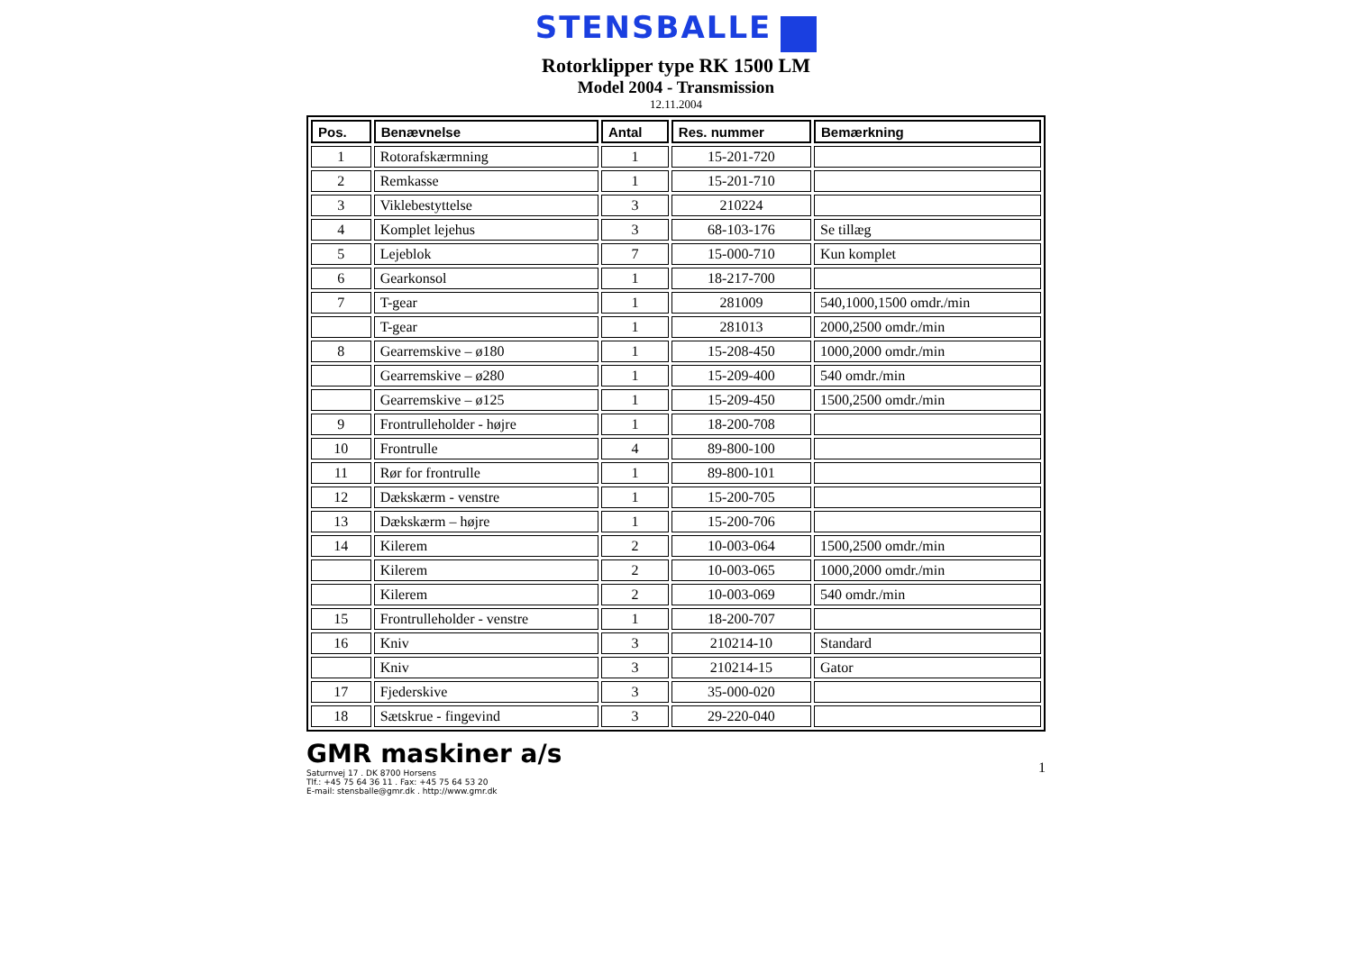STENSBALLE
Rotorklipper type RK 1500 LM
Model 2004 - Transmission
12.11.2004
| Pos. | Benævnelse | Antal | Res. nummer | Bemærkning |
| --- | --- | --- | --- | --- |
| 1 | Rotorafskærmning | 1 | 15-201-720 | |
| 2 | Remkasse | 1 | 15-201-710 | |
| 3 | Viklebestyttelse | 3 | 210224 | |
| 4 | Komplet lejehus | 3 | 68-103-176 | Se tillæg |
| 5 | Lejeblok | 7 | 15-000-710 | Kun komplet |
| 6 | Gearkonsol | 1 | 18-217-700 | |
| 7 | T-gear | 1 | 281009 | 540,1000,1500 omdr./min |
| | T-gear | 1 | 281013 | 2000,2500 omdr./min |
| 8 | Gearremskive – ø180 | 1 | 15-208-450 | 1000,2000 omdr./min |
| | Gearremskive – ø280 | 1 | 15-209-400 | 540 omdr./min |
| | Gearremskive – ø125 | 1 | 15-209-450 | 1500,2500 omdr./min |
| 9 | Frontrulleholder - højre | 1 | 18-200-708 | |
| 10 | Frontrulle | 4 | 89-800-100 | |
| 11 | Rør for frontrulle | 1 | 89-800-101 | |
| 12 | Dækskærm - venstre | 1 | 15-200-705 | |
| 13 | Dækskærm – højre | 1 | 15-200-706 | |
| 14 | Kilerem | 2 | 10-003-064 | 1500,2500 omdr./min |
| | Kilerem | 2 | 10-003-065 | 1000,2000 omdr./min |
| | Kilerem | 2 | 10-003-069 | 540 omdr./min |
| 15 | Frontrulleholder - venstre | 1 | 18-200-707 | |
| 16 | Kniv | 3 | 210214-10 | Standard |
| | Kniv | 3 | 210214-15 | Gator |
| 17 | Fjederskive | 3 | 35-000-020 | |
| 18 | Sætskrue - fingevind | 3 | 29-220-040 | |
GMR maskiner a/s
Saturnvej 17 . DK 8700 Horsens
Tlf.: +45 75 64 36 11 . Fax: +45 75 64 53 20
E-mail: stensballe@gmr.dk . http://www.gmr.dk
1